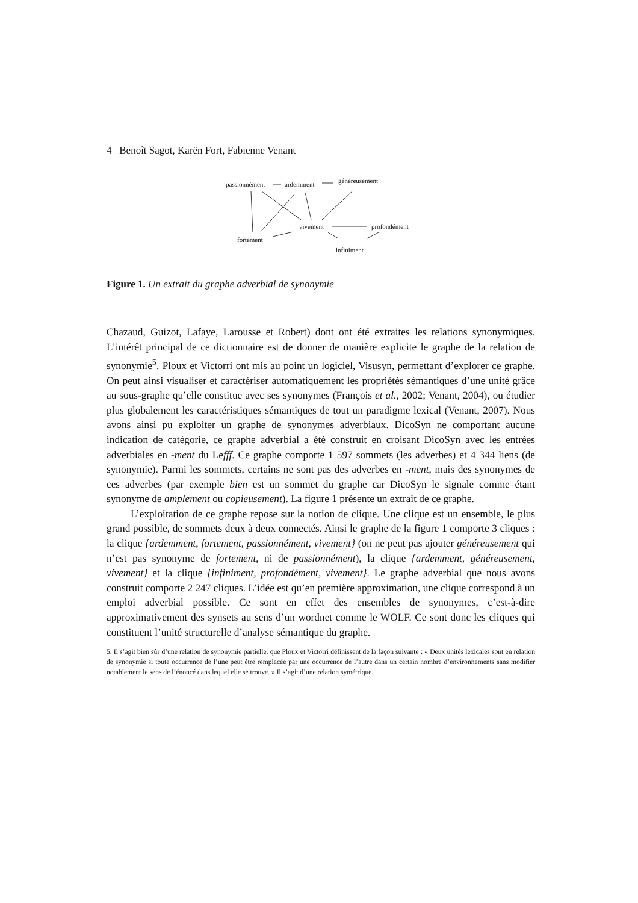4 Benoît Sagot, Karën Fort, Fabienne Venant
passionnément ardemment généreusement
vivement profondément
fortement
infiniment
Figure 1. Un extrait du graphe adverbial de synonymie
Chazaud, Guizot, Lafaye, Larousse et Robert) dont ont été extraites les relations synonymiques. L’intérêt principal de ce dictionnaire est de donner de manière explicite le graphe de la relation de synonymie<sup>5</sup>. Ploux et Victorri ont mis au point un logiciel, Visusyn, permettant d’explorer ce graphe. On peut ainsi visualiser et caractériser automatiquement les propriétés sémantiques d’une unité grâce au sous-graphe qu’elle constitue avec ses synonymes (François et al., 2002; Venant, 2004), ou étudier plus globalement les caractéristiques sémantiques de tout un paradigme lexical (Venant, 2007). Nous avons ainsi pu exploiter un graphe de synonymes adverbiaux. DicoSyn ne comportant aucune indication de catégorie, ce graphe adverbial a été construit en croisant DicoSyn avec les entrées adverbiales en -ment du Lefff. Ce graphe comporte 1 597 sommets (les adverbes) et 4 344 liens (de synonymie). Parmi les sommets, certains ne sont pas des adverbes en -ment, mais des synonymes de ces adverbes (par exemple bien est un sommet du graphe car DicoSyn le signale comme étant synonyme de amplement ou copieusement). La figure 1 présente un extrait de ce graphe.
L’exploitation de ce graphe repose sur la notion de clique. Une clique est un ensemble, le plus grand possible, de sommets deux à deux connectés. Ainsi le graphe de la figure 1 comporte 3 cliques : la clique {ardemment, fortement, passionnément, vivement} (on ne peut pas ajouter généreusement qui n’est pas synonyme de fortement, ni de passionnément), la clique {ardemment, généreusement, vivement} et la clique {infiniment, profondément, vivement}. Le graphe adverbial que nous avons construit comporte 2 247 cliques. L’idée est qu’en première approximation, une clique correspond à un emploi adverbial possible. Ce sont en effet des ensembles de synonymes, c’est-à-dire approximativement des synsets au sens d’un wordnet comme le WOLF. Ce sont donc les cliques qui constituent l’unité structurelle d’analyse sémantique du graphe.
5. Il s’agit bien sûr d’une relation de synonymie partielle, que Ploux et Victorri définissent de la façon suivante : « Deux unités lexicales sont en relation de synonymie si toute occurrence de l’une peut être remplacée par une occurrence de l’autre dans un certain nombre d’environnements sans modifier notablement le sens de l’énoncé dans lequel elle se trouve. » Il s’agit d’une relation symétrique.